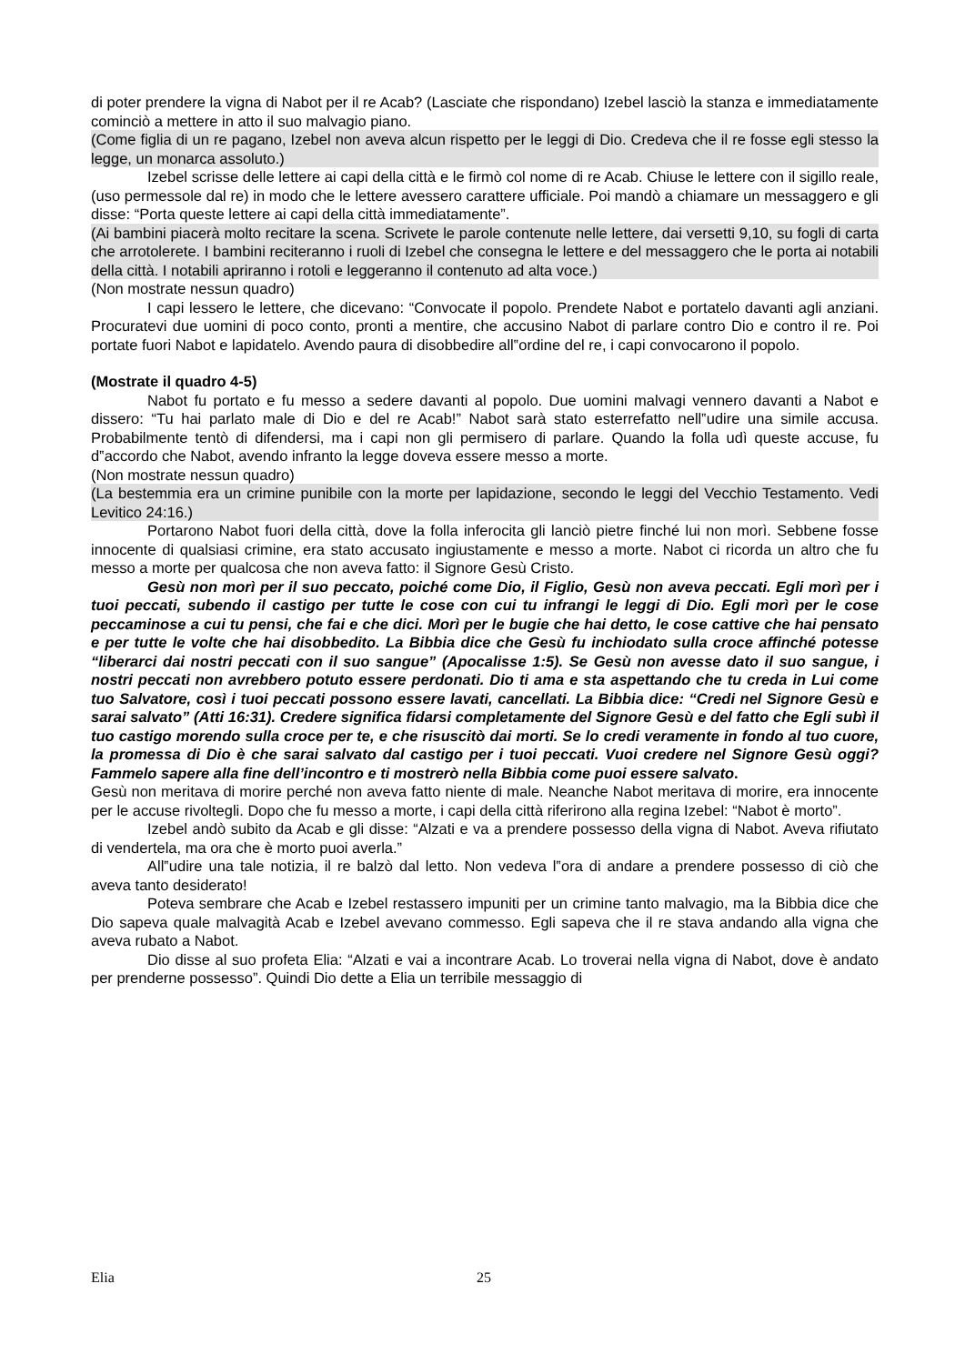di poter prendere la vigna di Nabot per il re Acab? (Lasciate che rispondano) Izebel lasciò la stanza e immediatamente cominciò a mettere in atto il suo malvagio piano.
(Come figlia di un re pagano, Izebel non aveva alcun rispetto per le leggi di Dio. Credeva che il re fosse egli stesso la legge, un monarca assoluto.)
Izebel scrisse delle lettere ai capi della città e le firmò col nome di re Acab. Chiuse le lettere con il sigillo reale, (uso permessole dal re) in modo che le lettere avessero carattere ufficiale. Poi mandò a chiamare un messaggero e gli disse: “Porta queste lettere ai capi della città immediatamente”.
(Ai bambini piacerà molto recitare la scena. Scrivete le parole contenute nelle lettere, dai versetti 9,10, su fogli di carta che arrotolerete. I bambini reciteranno i ruoli di Izebel che consegna le lettere e del messaggero che le porta ai notabili della città. I notabili apriranno i rotoli e leggeranno il contenuto ad alta voce.)
(Non mostrate nessun quadro)
I capi lessero le lettere, che dicevano: “Convocate il popolo. Prendete Nabot e portatelo davanti agli anziani. Procuratevi due uomini di poco conto, pronti a mentire, che accusino Nabot di parlare contro Dio e contro il re. Poi portate fuori Nabot e lapidatelo. Avendo paura di disobbedire all‟ordine del re, i capi convocarono il popolo.
(Mostrate il quadro 4-5)
Nabot fu portato e fu messo a sedere davanti al popolo. Due uomini malvagi vennero davanti a Nabot e dissero: “Tu hai parlato male di Dio e del re Acab!” Nabot sarà stato esterrefatto nell‟udire una simile accusa. Probabilmente tentò di difendersi, ma i capi non gli permisero di parlare. Quando la folla udì queste accuse, fu d‟accordo che Nabot, avendo infranto la legge doveva essere messo a morte.
(Non mostrate nessun quadro)
(La bestemmia era un crimine punibile con la morte per lapidazione, secondo le leggi del Vecchio Testamento. Vedi Levitico 24:16.)
Portarono Nabot fuori della città, dove la folla inferocita gli lanciò pietre finché lui non morì. Sebbene fosse innocente di qualsiasi crimine, era stato accusato ingiustamente e messo a morte. Nabot ci ricorda un altro che fu messo a morte per qualcosa che non aveva fatto: il Signore Gesù Cristo.
Gesù non morì per il suo peccato, poiché come Dio, il Figlio, Gesù non aveva peccati. Egli morì per i tuoi peccati, subendo il castigo per tutte le cose con cui tu infrangi le leggi di Dio. Egli morì per le cose peccaminose a cui tu pensi, che fai e che dici. Morì per le bugie che hai detto, le cose cattive che hai pensato e per tutte le volte che hai disobbedito. La Bibbia dice che Gesù fu inchiodato sulla croce affinché potesse “liberarci dai nostri peccati con il suo sangue” (Apocalisse 1:5). Se Gesù non avesse dato il suo sangue, i nostri peccati non avrebbero potuto essere perdonati. Dio ti ama e sta aspettando che tu creda in Lui come tuo Salvatore, così i tuoi peccati possono essere lavati, cancellati. La Bibbia dice: “Credi nel Signore Gesù e sarai salvato” (Atti 16:31). Credere significa fidarsi completamente del Signore Gesù e del fatto che Egli subì il tuo castigo morendo sulla croce per te, e che risuscitò dai morti. Se lo credi veramente in fondo al tuo cuore, la promessa di Dio è che sarai salvato dal castigo per i tuoi peccati. Vuoi credere nel Signore Gesù oggi? Fammelo sapere alla fine dell’incontro e ti mostrerò nella Bibbia come puoi essere salvato.
Gesù non meritava di morire perché non aveva fatto niente di male. Neanche Nabot meritava di morire, era innocente per le accuse rivoltegli. Dopo che fu messo a morte, i capi della città riferirono alla regina Izebel: “Nabot è morto”.
Izebel andò subito da Acab e gli disse: “Alzati e va a prendere possesso della vigna di Nabot. Aveva rifiutato di vendertela, ma ora che è morto puoi averla.”
All‟udire una tale notizia, il re balzò dal letto. Non vedeva l‟ora di andare a prendere possesso di ciò che aveva tanto desiderato!
Poteva sembrare che Acab e Izebel restassero impuniti per un crimine tanto malvagio, ma la Bibbia dice che Dio sapeva quale malvagità Acab e Izebel avevano commesso. Egli sapeva che il re stava andando alla vigna che aveva rubato a Nabot.
Dio disse al suo profeta Elia: “Alzati e vai a incontrare Acab. Lo troverai nella vigna di Nabot, dove è andato per prenderne possesso”. Quindi Dio dette a Elia un terribile messaggio di
Elia 25